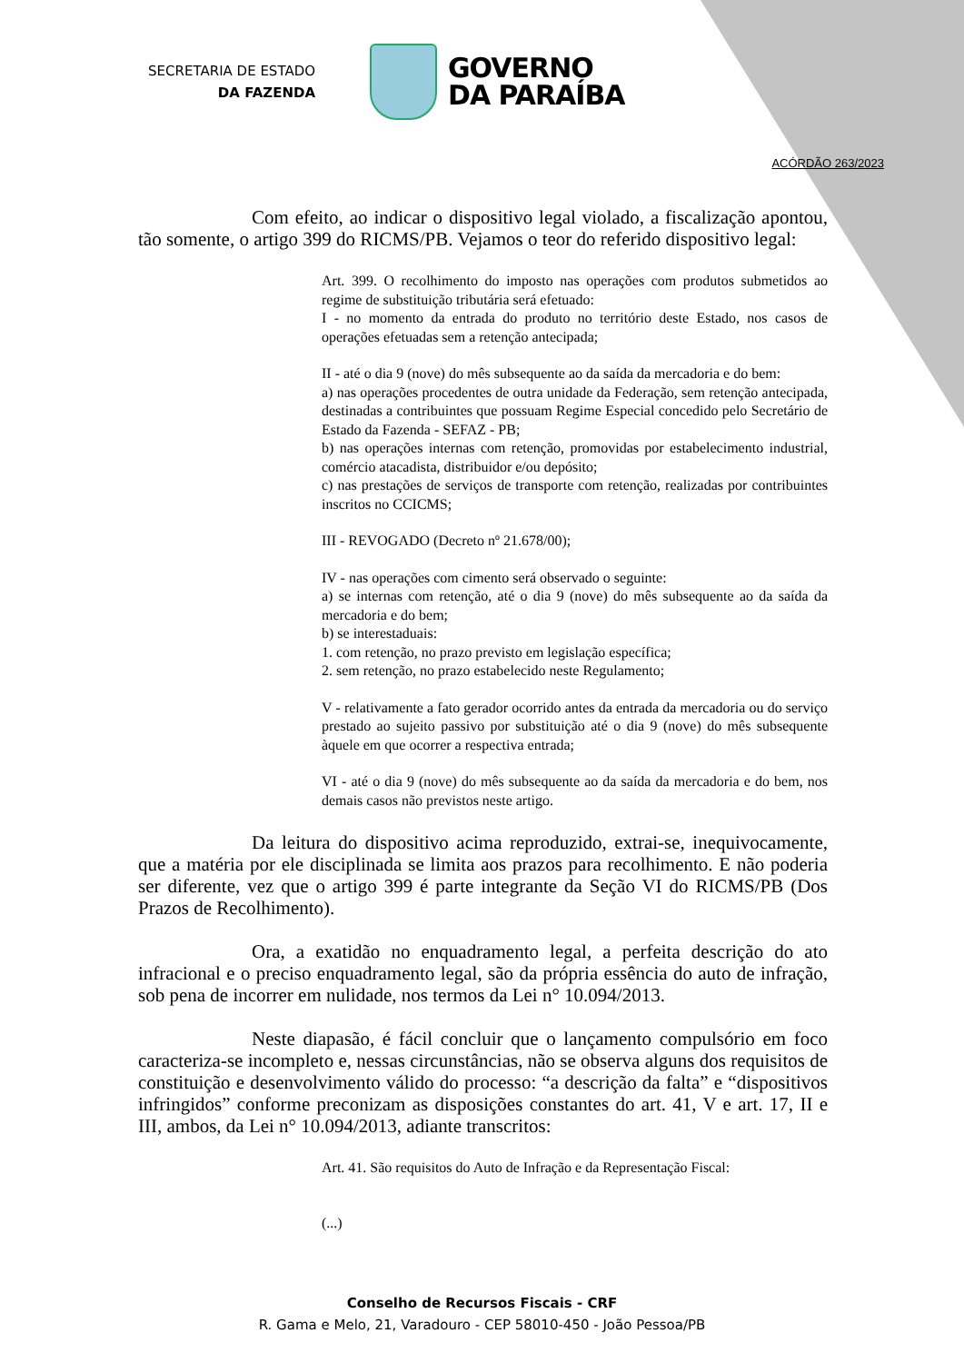SECRETARIA DE ESTADO
DA FAZENDA
GOVERNO
DA PARAÍBA
ACÓRDÃO 263/2023
Com efeito, ao indicar o dispositivo legal violado, a fiscalização apontou, tão somente, o artigo 399 do RICMS/PB. Vejamos o teor do referido dispositivo legal:
Art. 399. O recolhimento do imposto nas operações com produtos submetidos ao regime de substituição tributária será efetuado:
I - no momento da entrada do produto no território deste Estado, nos casos de operações efetuadas sem a retenção antecipada;
II - até o dia 9 (nove) do mês subsequente ao da saída da mercadoria e do bem:
a) nas operações procedentes de outra unidade da Federação, sem retenção antecipada, destinadas a contribuintes que possuam Regime Especial concedido pelo Secretário de Estado da Fazenda - SEFAZ - PB;
b) nas operações internas com retenção, promovidas por estabelecimento industrial, comércio atacadista, distribuidor e/ou depósito;
c) nas prestações de serviços de transporte com retenção, realizadas por contribuintes inscritos no CCICMS;
III - REVOGADO (Decreto nº 21.678/00);
IV - nas operações com cimento será observado o seguinte:
a) se internas com retenção, até o dia 9 (nove) do mês subsequente ao da saída da mercadoria e do bem;
b) se interestaduais:
1. com retenção, no prazo previsto em legislação específica;
2. sem retenção, no prazo estabelecido neste Regulamento;
V - relativamente a fato gerador ocorrido antes da entrada da mercadoria ou do serviço prestado ao sujeito passivo por substituição até o dia 9 (nove) do mês subsequente àquele em que ocorrer a respectiva entrada;
VI - até o dia 9 (nove) do mês subsequente ao da saída da mercadoria e do bem, nos demais casos não previstos neste artigo.
Da leitura do dispositivo acima reproduzido, extrai-se, inequivocamente, que a matéria por ele disciplinada se limita aos prazos para recolhimento. E não poderia ser diferente, vez que o artigo 399 é parte integrante da Seção VI do RICMS/PB (Dos Prazos de Recolhimento).
Ora, a exatidão no enquadramento legal, a perfeita descrição do ato infracional e o preciso enquadramento legal, são da própria essência do auto de infração, sob pena de incorrer em nulidade, nos termos da Lei n° 10.094/2013.
Neste diapasão, é fácil concluir que o lançamento compulsório em foco caracteriza-se incompleto e, nessas circunstâncias, não se observa alguns dos requisitos de constituição e desenvolvimento válido do processo: “a descrição da falta” e “dispositivos infringidos” conforme preconizam as disposições constantes do art. 41, V e art. 17, II e III, ambos, da Lei n° 10.094/2013, adiante transcritos:
Art. 41. São requisitos do Auto de Infração e da Representação Fiscal:
(...)
Conselho de Recursos Fiscais - CRF
R. Gama e Melo, 21, Varadouro - CEP 58010-450 - João Pessoa/PB